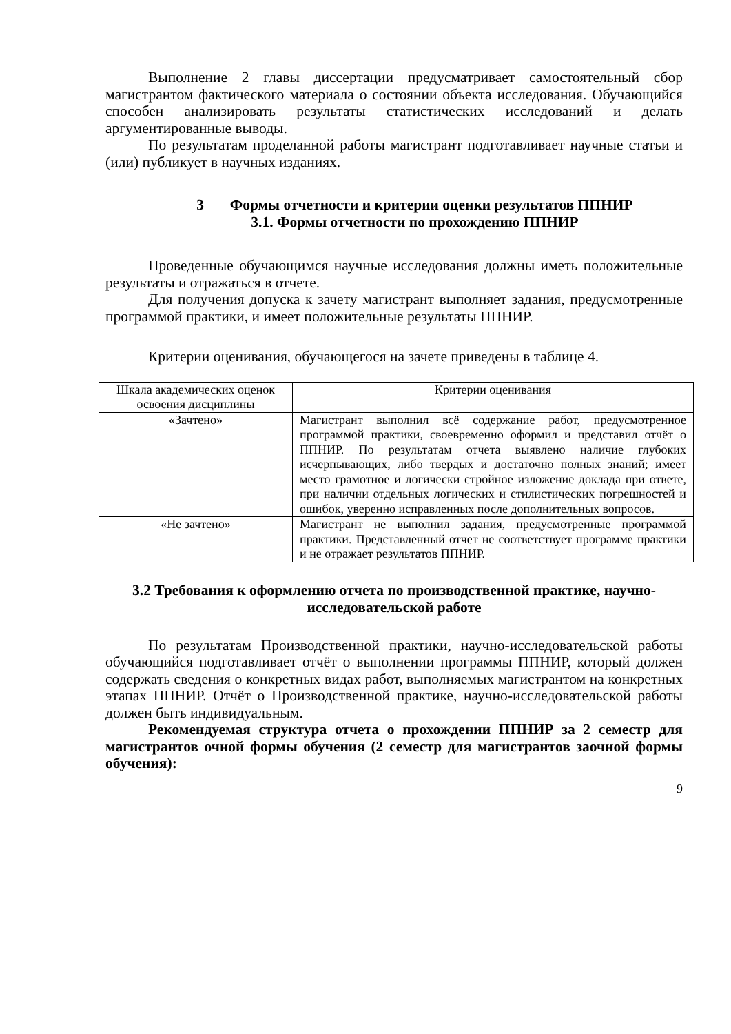Выполнение 2 главы диссертации предусматривает самостоятельный сбор магистрантом фактического материала о состоянии объекта исследования. Обучающийся способен анализировать результаты статистических исследований и делать аргументированные выводы.
По результатам проделанной работы магистрант подготавливает научные статьи и (или) публикует в научных изданиях.
3 Формы отчетности и критерии оценки результатов ППНИР
3.1. Формы отчетности по прохождению ППНИР
Проведенные обучающимся научные исследования должны иметь положительные результаты и отражаться в отчете.
Для получения допуска к зачету магистрант выполняет задания, предусмотренные программой практики, и имеет положительные результаты ППНИР.
Критерии оценивания, обучающегося на зачете приведены в таблице 4.
| Шкала академических оценок освоения дисциплины | Критерии оценивания |
| «Зачтено» | Магистрант выполнил всё содержание работ, предусмотренное программой практики, своевременно оформил и представил отчёт о ППНИР. По результатам отчета выявлено наличие глубоких исчерпывающих, либо твердых и достаточно полных знаний; имеет место грамотное и логически стройное изложение доклада при ответе, при наличии отдельных логических и стилистических погрешностей и ошибок, уверенно исправленных после дополнительных вопросов. |
| «Не зачтено» | Магистрант не выполнил задания, предусмотренные программой практики. Представленный отчет не соответствует программе практики и не отражает результатов ППНИР. |
3.2 Требования к оформлению отчета по производственной практике, научно-исследовательской работе
По результатам Производственной практики, научно-исследовательской работы обучающийся подготавливает отчёт о выполнении программы ППНИР, который должен содержать сведения о конкретных видах работ, выполняемых магистрантом на конкретных этапах ППНИР. Отчёт о Производственной практике, научно-исследовательской работы должен быть индивидуальным.
Рекомендуемая структура отчета о прохождении ППНИР за 2 семестр для магистрантов очной формы обучения (2 семестр для магистрантов заочной формы обучения):
9